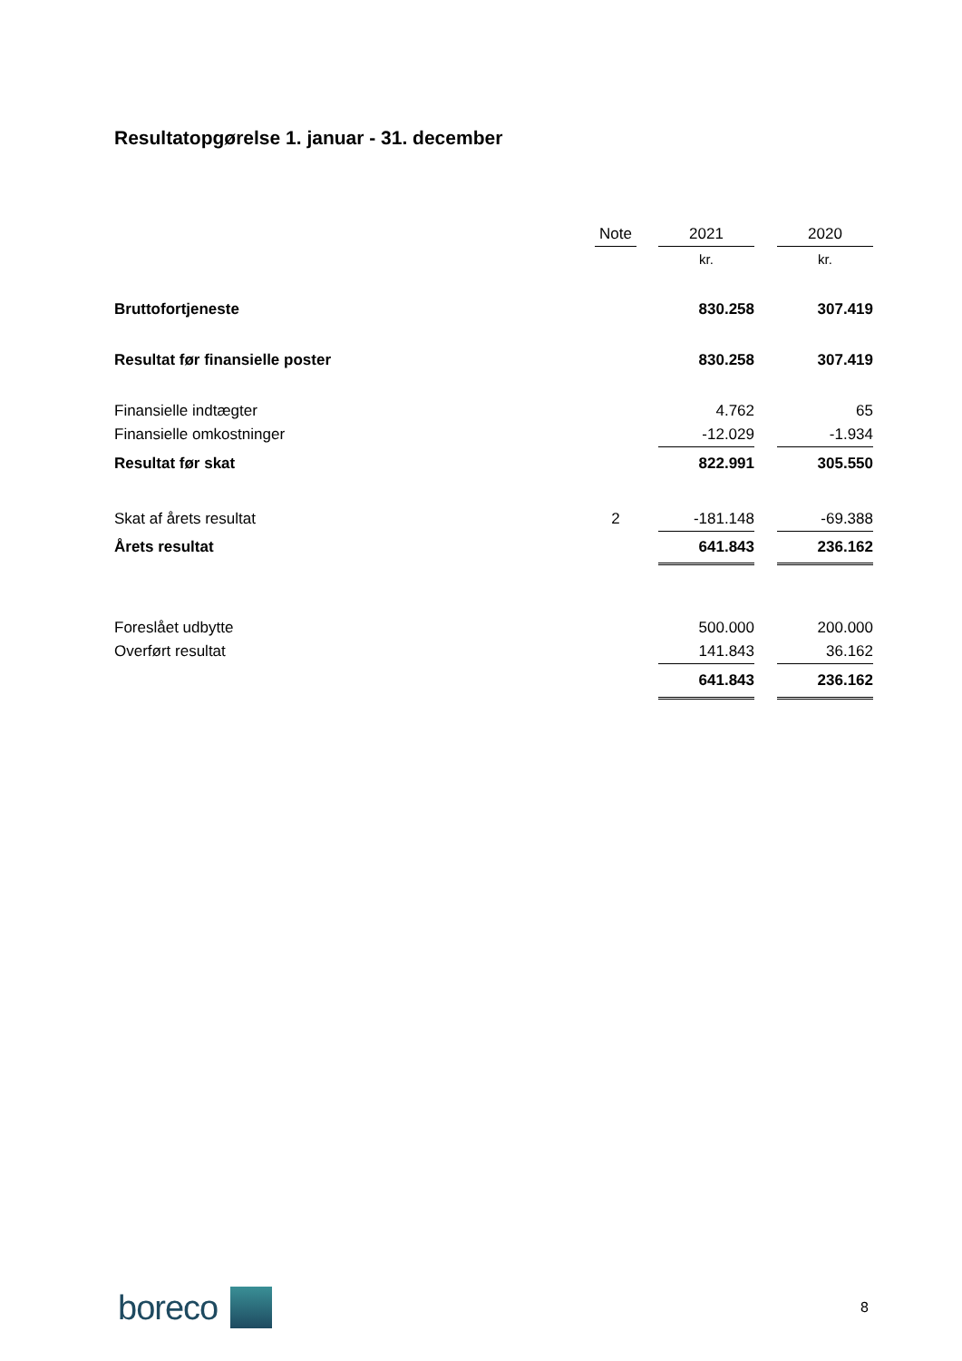Resultatopgørelse 1. januar - 31. december
| | Note | | 2021 | | 2020 |
| --- | --- | --- | --- | --- | --- |
| | | | kr. | | kr. |
| Bruttofortjeneste | | | 830.258 | | 307.419 |
| Resultat før finansielle poster | | | 830.258 | | 307.419 |
| Finansielle indtægter | | | 4.762 | | 65 |
| Finansielle omkostninger | | | -12.029 | | -1.934 |
| Resultat før skat | | | 822.991 | | 305.550 |
| Skat af årets resultat | 2 | | -181.148 | | -69.388 |
| Årets resultat | | | 641.843 | | 236.162 |
| Foreslået udbytte | | | 500.000 | | 200.000 |
| Overført resultat | | | 141.843 | | 36.162 |
| | | | 641.843 | | 236.162 |
boreco
8